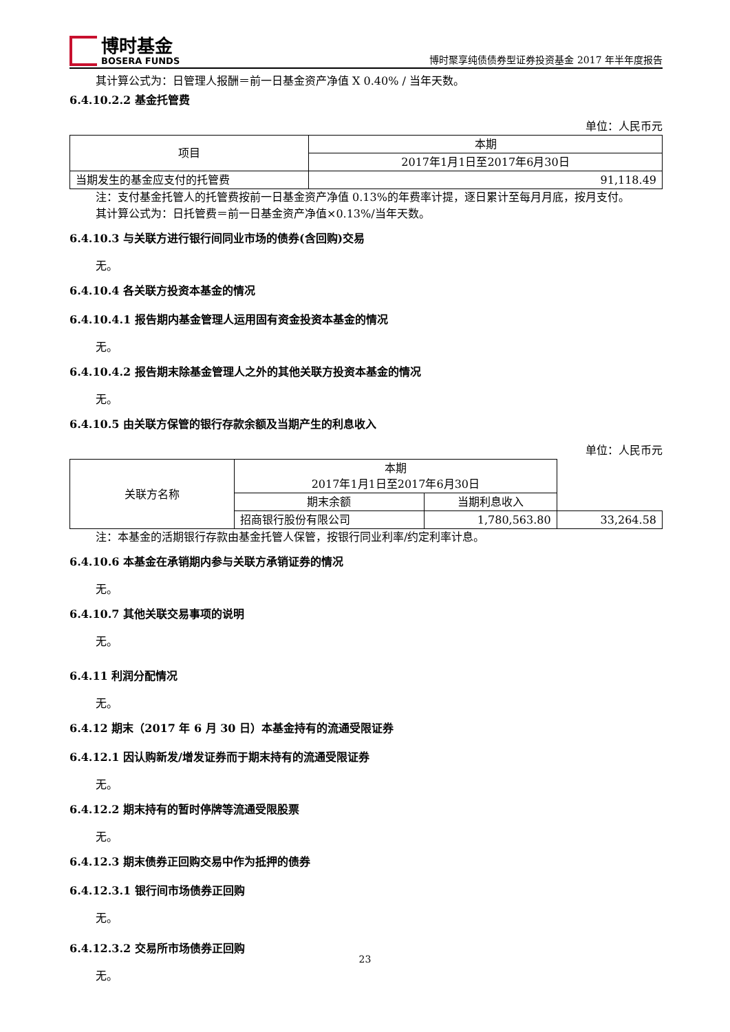博时基金
BOSERA FUNDS
博时聚享纯债债券型证券投资基金 2017 年半年度报告
其计算公式为：日管理人报酬＝前一日基金资产净值 X 0.40% / 当年天数。
6.4.10.2.2 基金托管费
单位：人民币元
| 项目 | 本期 |
| --- | --- |
| | 2017年1月1日至2017年6月30日 |
| 当期发生的基金应支付的托管费 | 91,118.49 |
注：支付基金托管人的托管费按前一日基金资产净值 0.13%的年费率计提，逐日累计至每月月底，按月支付。
其计算公式为：日托管费＝前一日基金资产净值×0.13%/当年天数。
6.4.10.3 与关联方进行银行间同业市场的债券(含回购)交易
无。
6.4.10.4 各关联方投资本基金的情况
6.4.10.4.1 报告期内基金管理人运用固有资金投资本基金的情况
无。
6.4.10.4.2 报告期末除基金管理人之外的其他关联方投资本基金的情况
无。
6.4.10.5 由关联方保管的银行存款余额及当期产生的利息收入
单位：人民币元
| 关联方名称 | 本期 2017年1月1日至2017年6月30日 | | |
| --- | --- | --- | --- |
| | 期末余额 | 当期利息收入 | |
| | 招商银行股份有限公司 | 1,780,563.80 | 33,264.58 |
注：本基金的活期银行存款由基金托管人保管，按银行同业利率/约定利率计息。
6.4.10.6 本基金在承销期内参与关联方承销证券的情况
无。
6.4.10.7 其他关联交易事项的说明
无。
6.4.11 利润分配情况
无。
6.4.12 期末（2017 年 6 月 30 日）本基金持有的流通受限证券
6.4.12.1 因认购新发/增发证券而于期末持有的流通受限证券
无。
6.4.12.2 期末持有的暂时停牌等流通受限股票
无。
6.4.12.3 期末债券正回购交易中作为抵押的债券
6.4.12.3.1 银行间市场债券正回购
无。
6.4.12.3.2 交易所市场债券正回购
无。
23